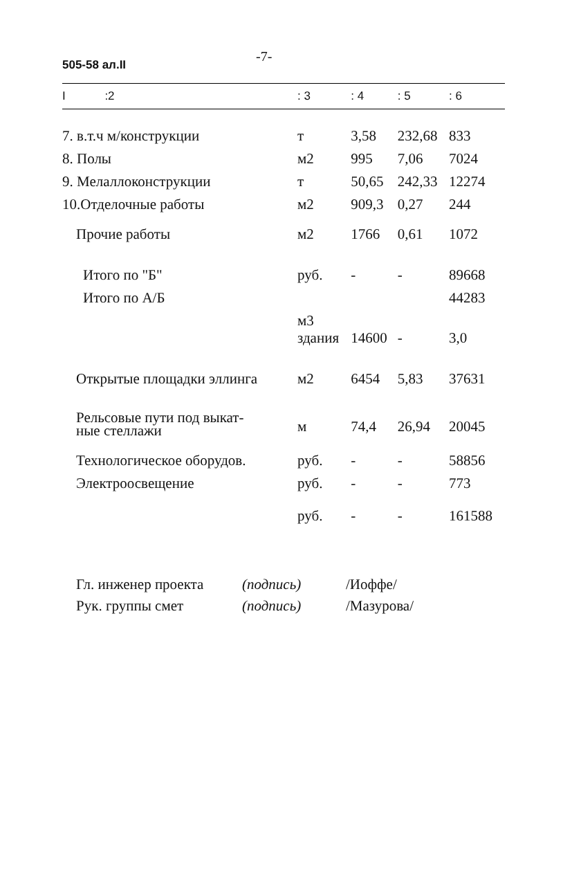505-58 ал.II -7-
| I :2 | : 3 | : 4 | : 5 | : 6 |
| --- | --- | --- | --- | --- |
| 7. в.т.ч м/конструкции | т | 3,58 | 232,68 | 833 |
| 8. Полы | м2 | 995 | 7,06 | 7024 |
| 9. Мелаллоконструкции | т | 50,65 | 242,33 | 12274 |
| 10.Отделочные работы | м2 | 909,3 | 0,27 | 244 |
| Прочие работы | м2 | 1766 | 0,61 | 1072 |
| Итого по "Б" | руб. | - | - | 89668 |
| Итого по А/Б | | | | 44283 |
| | м3 здания | 14600 | - | 3,0 |
| Открытые площадки эллинга | м2 | 6454 | 5,83 | 37631 |
| Рельсовые пути под выкат- ные стеллажи | м | 74,4 | 26,94 | 20045 |
| Технологическое оборудов. | руб. | - | - | 58856 |
| Электроосвещение | руб. | - | - | 773 |
| | руб. | - | - | 161588 |
Гл. инженер проекта (подпись) /Иоффе/
Рук. группы смет (подпись) /Мазурова/